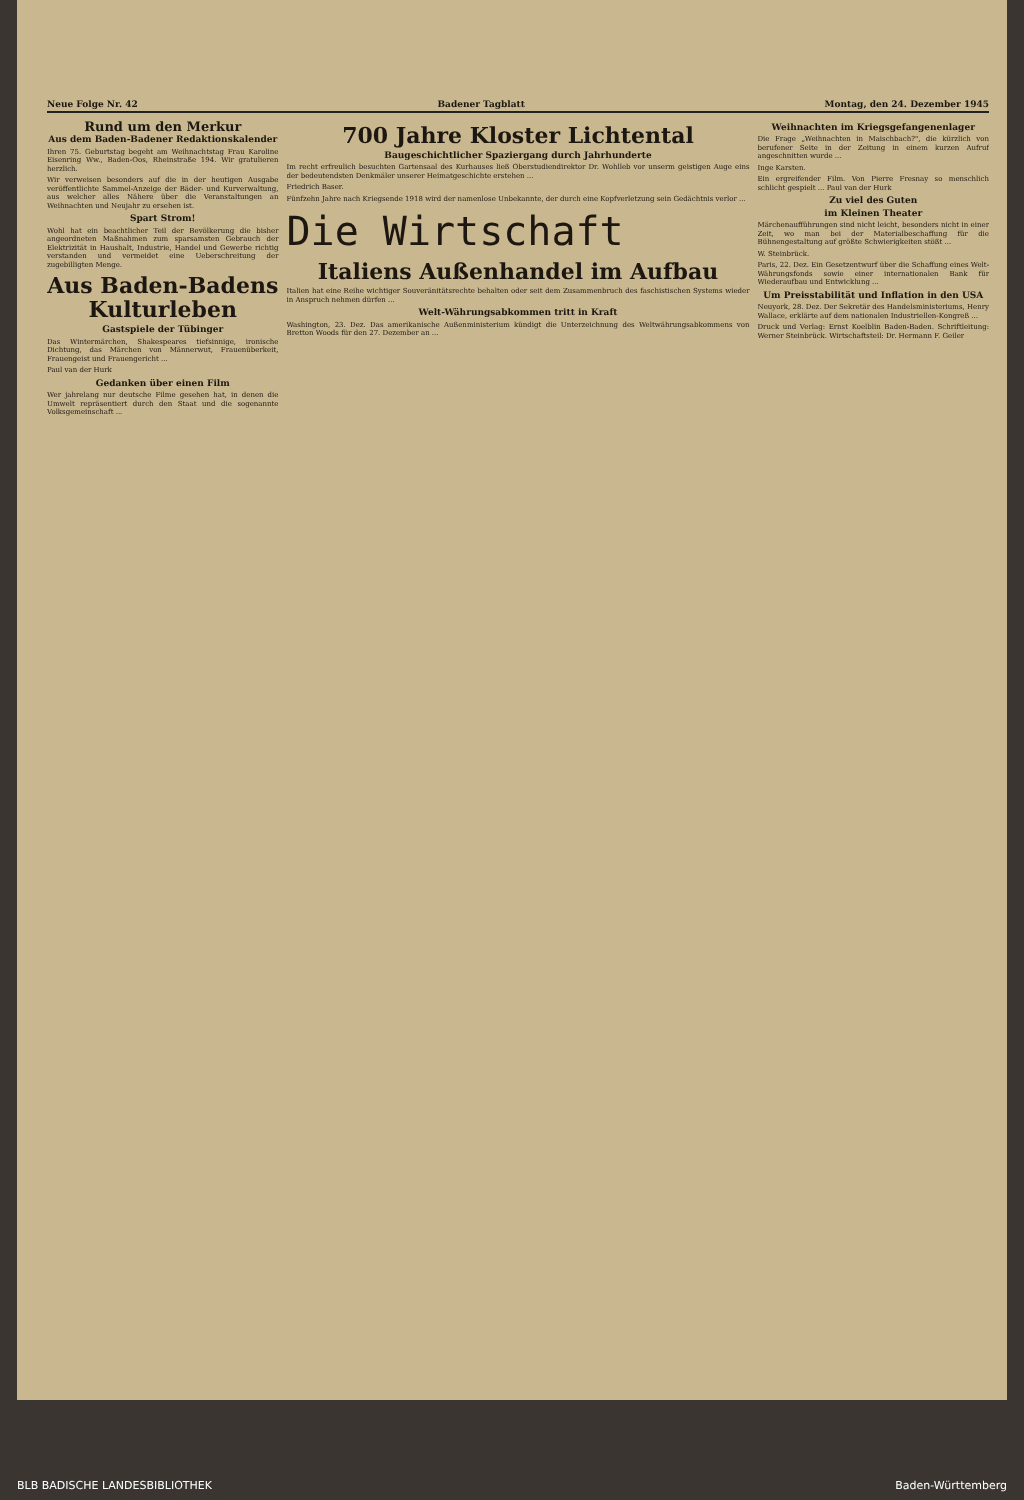Neue Folge Nr. 42 Badener Tagblatt Montag, den 24. Dezember 1945
Rund um den Merkur
Aus dem Baden-Badener Redaktionskalender
Ihren 75. Geburtstag begeht am Weihnachtstag Frau Karoline Eisenring Ww., Baden-Oos, Rheinstraße 194. Wir gratulieren herzlich.
Wir verweisen besonders auf die in der heutigen Ausgabe veröffentlichte Sammel-Anzeige der Bäder- und Kurverwaltung, aus welcher alles Nähere über die Veranstaltungen an Weihnachten und Neujahr zu ersehen ist.
Spart Strom!
Wohl hat ein beachtlicher Teil der Bevölkerung die bisher angeordneten Maßnahmen zum sparsamsten Gebrauch der Elektrizität in Haushalt, Industrie, Handel und Gewerbe richtig verstanden und vermeidet eine Ueberschreitung der zugebilligten Menge.
Aus Baden-Badens Kulturleben
Gastspiele der Tübinger
Das Wintermärchen, Shakespeares tiefsinnige, ironische Dichtung, das Märchen von Männerwut, Frauenüberkeit, Frauengeist und Frauengericht ...
Paul van der Hurk
Gedanken über einen Film
Wer jahrelang nur deutsche Filme gesehen hat, in denen die Umwelt repräsentiert durch den Staat und die sogenannte Volksgemeinschaft ...
700 Jahre Kloster Lichtental
Baugeschichtlicher Spaziergang durch Jahrhunderte
Im recht erfreulich besuchten Gartensaal des Kurhauses ließ Oberstudiendirektor Dr. Wohlleb vor unserm geistigen Auge eins der bedeutendsten Denkmäler unserer Heimatgeschichte erstehen ...
Friedrich Baser.
Fünfzehn Jahre nach Kriegsende 1918 wird der namenlose Unbekannte, der durch eine Kopfverletzung sein Gedächtnis verlor ...
Die Wirtschaft
Italiens Außenhandel im Aufbau
Italien hat eine Reihe wichtiger Souveränitätsrechte behalten oder seit dem Zusammenbruch des faschistischen Systems wieder in Anspruch nehmen dürfen ...
Welt-Währungsabkommen tritt in Kraft
Washington, 23. Dez. Das amerikanische Außenministerium kündigt die Unterzeichnung des Weltwährungsabkommens von Bretton Woods für den 27. Dezember an ...
Weihnachten im Kriegsgefangenenlager
Die Frage „Weihnachten in Maischbach?", die kürzlich von berufener Seite in der Zeitung in einem kurzen Aufruf angeschnitten wurde ...
Inge Karsten.
Ein ergreifender Film. Von Pierre Fresnay so menschlich schlicht gespielt ... Paul van der Hurk
Zu viel des Guten
im Kleinen Theater
Märchenaufführungen sind nicht leicht, besonders nicht in einer Zeit, wo man bei der Materialbeschaffung für die Bühnengestaltung auf größte Schwierigkeiten stößt ...
W. Steinbrück.
Paris, 22. Dez. Ein Gesetzentwurf über die Schaffung eines Welt-Währungsfonds sowie einer internationalen Bank für Wiederaufbau und Entwicklung ...
Um Preisstabilität und Inflation in den USA
Neuyork, 28. Dez. Der Sekretär des Handelsministeriums, Henry Wallace, erklärte auf dem nationalen Industriellen-Kongreß ...
Druck und Verlag: Ernst Koelblin Baden-Baden. Schriftleitung: Werner Steinbrück. Wirtschaftsteil: Dr. Hermann F. Geiler
BLB BADISCHE LANDESBIBLIOTHEK Baden-Württemberg